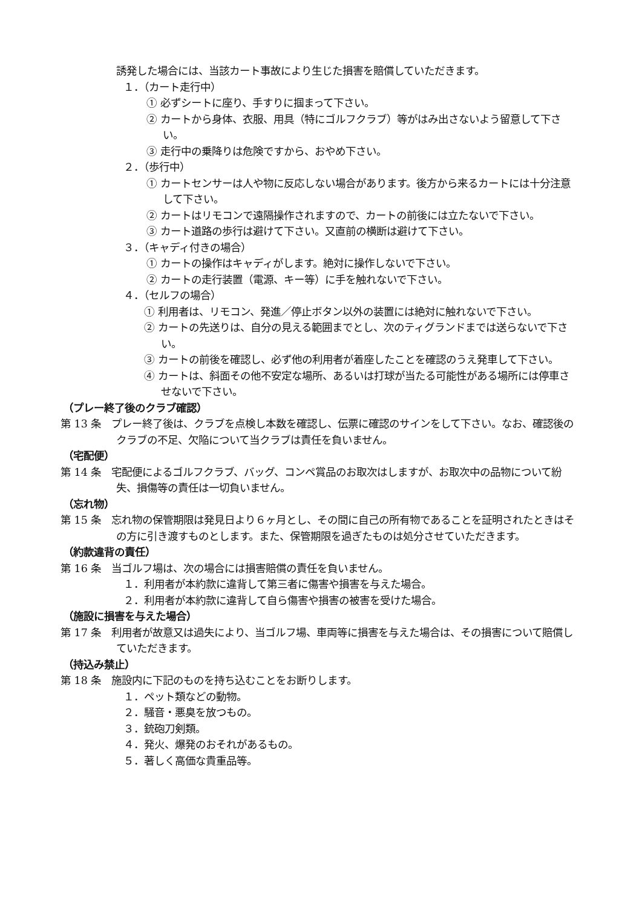誘発した場合には、当該カート事故により生じた損害を賠償していただきます。
１．（カート走行中）
① 必ずシートに座り、手すりに掴まって下さい。
② カートから身体、衣服、用具（特にゴルフクラブ）等がはみ出さないよう留意して下さい。
③ 走行中の乗降りは危険ですから、おやめ下さい。
２．（歩行中）
① カートセンサーは人や物に反応しない場合があります。後方から来るカートには十分注意して下さい。
② カートはリモコンで遠隔操作されますので、カートの前後には立たないで下さい。
③ カート道路の歩行は避けて下さい。又直前の横断は避けて下さい。
３．（キャディ付きの場合）
① カートの操作はキャディがします。絶対に操作しないで下さい。
② カートの走行装置（電源、キー等）に手を触れないで下さい。
４．（セルフの場合）
① 利用者は、リモコン、発進／停止ボタン以外の装置には絶対に触れないで下さい。
② カートの先送りは、自分の見える範囲までとし、次のティグランドまでは送らないで下さい。
③ カートの前後を確認し、必ず他の利用者が着座したことを確認のうえ発車して下さい。
④ カートは、斜面その他不安定な場所、あるいは打球が当たる可能性がある場所には停車させないで下さい。
（プレー終了後のクラブ確認）
第 13 条　プレー終了後は、クラブを点検し本数を確認し、伝票に確認のサインをして下さい。なお、確認後のクラブの不足、欠陥について当クラブは責任を負いません。
（宅配便）
第 14 条　宅配便によるゴルフクラブ、バッグ、コンペ賞品のお取次はしますが、お取次中の品物について紛失、損傷等の責任は一切負いません。
（忘れ物）
第 15 条　忘れ物の保管期限は発見日より６ヶ月とし、その間に自己の所有物であることを証明されたときはその方に引き渡すものとします。また、保管期限を過ぎたものは処分させていただきます。
（約款違背の責任）
第 16 条　当ゴルフ場は、次の場合には損害賠償の責任を負いません。
１．利用者が本約款に違背して第三者に傷害や損害を与えた場合。
２．利用者が本約款に違背して自ら傷害や損害の被害を受けた場合。
（施設に損害を与えた場合）
第 17 条　利用者が故意又は過失により、当ゴルフ場、車両等に損害を与えた場合は、その損害について賠償していただきます。
（持込み禁止）
第 18 条　施設内に下記のものを持ち込むことをお断りします。
１．ペット類などの動物。
２．騒音・悪臭を放つもの。
３．銃砲刀剣類。
４．発火、爆発のおそれがあるもの。
５．著しく高価な貴重品等。